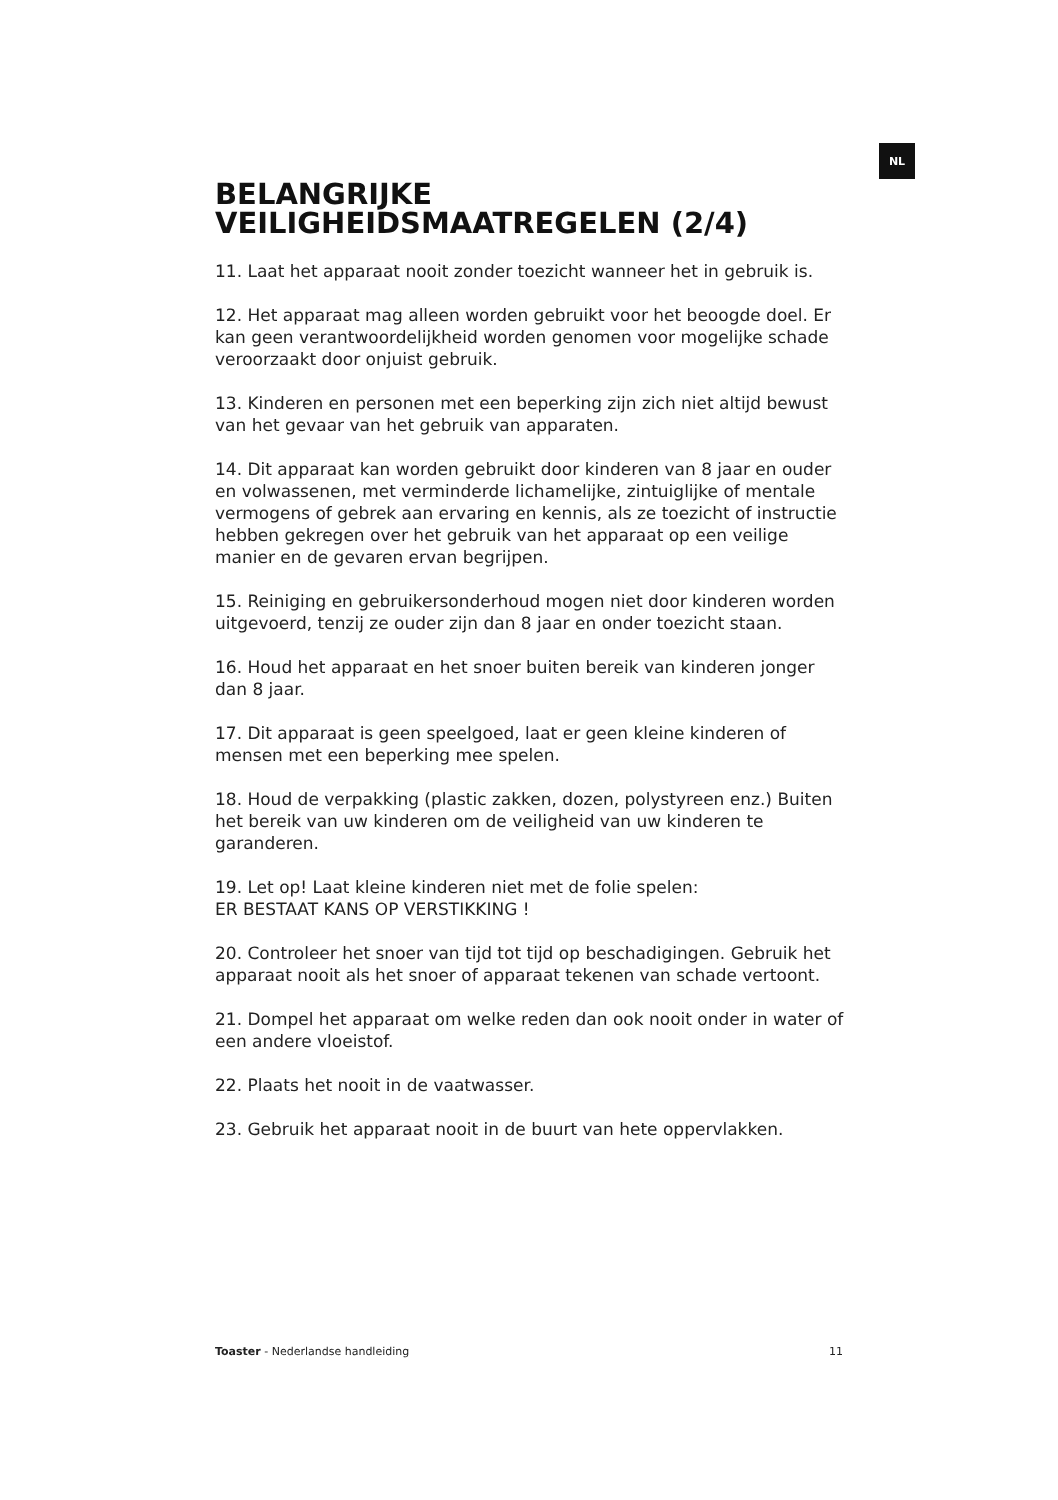NL
BELANGRIJKE
VEILIGHEIDSMAATREGELEN (2/4)
11. Laat het apparaat nooit zonder toezicht wanneer het in gebruik is.
12. Het apparaat mag alleen worden gebruikt voor het beoogde doel. Er kan geen verantwoordelijkheid worden genomen voor mogelijke schade veroorzaakt door onjuist gebruik.
13. Kinderen en personen met een beperking zijn zich niet altijd bewust van het gevaar van het gebruik van apparaten.
14. Dit apparaat kan worden gebruikt door kinderen van 8 jaar en ouder en volwassenen, met verminderde lichamelijke, zintuiglijke of mentale vermogens of gebrek aan ervaring en kennis, als ze toezicht of instructie hebben gekregen over het gebruik van het apparaat op een veilige manier en de gevaren ervan begrijpen.
15. Reiniging en gebruikersonderhoud mogen niet door kinderen worden uitgevoerd, tenzij ze ouder zijn dan 8 jaar en onder toezicht staan.
16. Houd het apparaat en het snoer buiten bereik van kinderen jonger dan 8 jaar.
17. Dit apparaat is geen speelgoed, laat er geen kleine kinderen of mensen met een beperking mee spelen.
18. Houd de verpakking (plastic zakken, dozen, polystyreen enz.) Buiten het bereik van uw kinderen om de veiligheid van uw kinderen te garanderen.
19. Let op! Laat kleine kinderen niet met de folie spelen:
ER BESTAAT KANS OP VERSTIKKING !
20. Controleer het snoer van tijd tot tijd op beschadigingen. Gebruik het apparaat nooit als het snoer of apparaat tekenen van schade vertoont.
21. Dompel het apparaat om welke reden dan ook nooit onder in water of een andere vloeistof.
22. Plaats het nooit in de vaatwasser.
23. Gebruik het apparaat nooit in de buurt van hete oppervlakken.
Toaster - Nederlandse handleiding 11